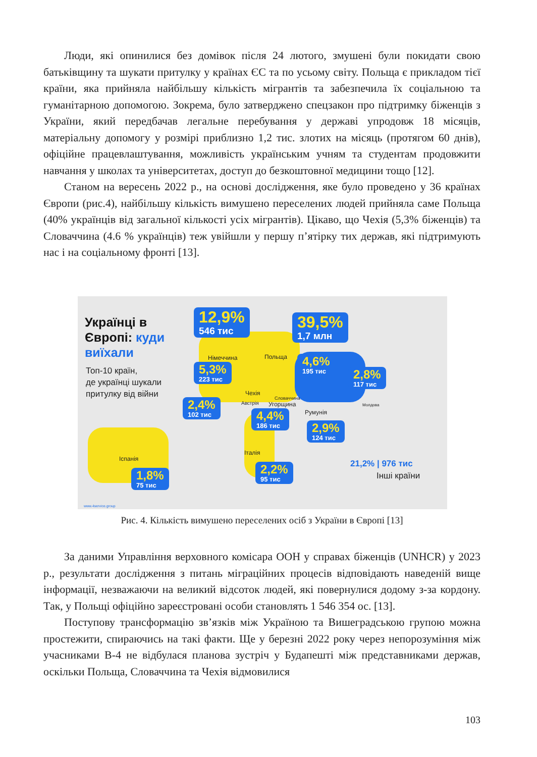Люди, які опинилися без домівок після 24 лютого, змушені були покидати свою батьківщину та шукати притулку у країнах ЄС та по усьому світу. Польща є прикладом тієї країни, яка прийняла найбільшу кількість мігрантів та забезпечила їх соціальною та гуманітарною допомогою. Зокрема, було затверджено спецзакон про підтримку біженців з України, який передбачав легальне перебування у державі упродовж 18 місяців, матеріальну допомогу у розмірі приблизно 1,2 тис. злотих на місяць (протягом 60 днів), офіційне працевлаштування, можливість українським учням та студентам продовжити навчання у школах та університетах, доступ до безкоштовної медицини тощо [12].
Станом на вересень 2022 р., на основі дослідження, яке було проведено у 36 країнах Європи (рис.4), найбільшу кількість вимушено переселених людей прийняла саме Польща (40% українців від загальної кількості усіх мігрантів). Цікаво, що Чехія (5,3% біженців) та Словаччина (4.6 % українців) теж увійшли у першу п’ятірку тих держав, які підтримують нас і на соціальному фронті [13].
Українці в
Європі: куди
виїхали
Топ-10 країн,
де українці шукали
притулку від війни
12,9%
546 тис
39,5%
1,7 млн
Німеччина Польща
5,3%
223 тис
4,6%
195 тис
2,8%
117 тис
Чехія
Словаччина
Молдова
Австрія Угорщина
Румунія
2,4%
102 тис
4,4%
186 тис
2,9%
124 тис
Іспанія
Італія
1,8%
75 тис
2,2%
95 тис
21,2% | 976 тис
Інші країни
www.4service.group
Рис. 4. Кількість вимушено переселених осіб з України в Європі [13]
За даними Управління верховного комісара ООН у справах біженців (UNHCR) у 2023 р., результати дослідження з питань міграційних процесів відповідають наведеній вище інформації, незважаючи на великий відсоток людей, які повернулися додому з-за кордону. Так, у Польщі офіційно зареєстровані особи становлять 1 546 354 ос. [13].
Поступову трансформацію зв’язків між Україною та Вишеградською групою можна простежити, спираючись на такі факти. Ще у березні 2022 року через непорозуміння між учасниками В-4 не відбулася планова зустріч у Будапешті між представниками держав, оскільки Польща, Словаччина та Чехія відмовилися
103